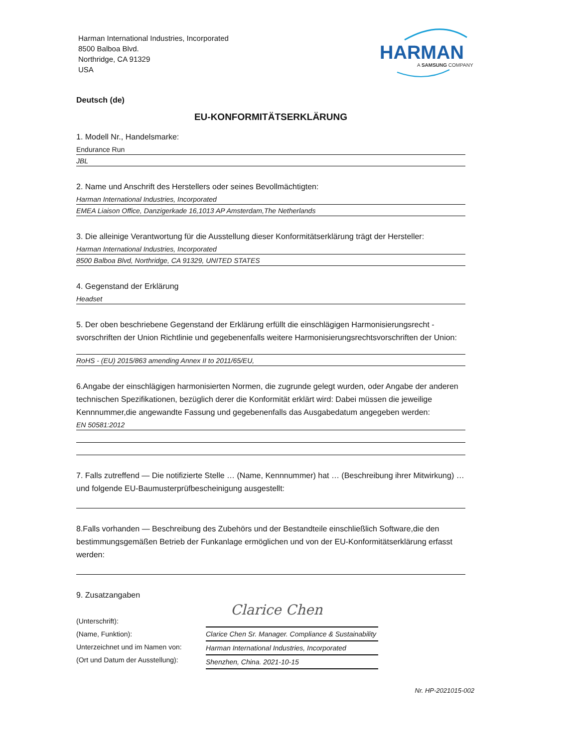Harman International Industries, Incorporated
8500 Balboa Blvd.
Northridge, CA 91329
USA
HARMAN
A SAMSUNG COMPANY
Deutsch (de)
EU-KONFORMITÄTSERKLÄRUNG
1. Modell Nr., Handelsmarke:
Endurance Run
JBL
2. Name und Anschrift des Herstellers oder seines Bevollmächtigten:
Harman International Industries, Incorporated
EMEA Liaison Office, Danzigerkade 16,1013 AP Amsterdam,The Netherlands
3. Die alleinige Verantwortung für die Ausstellung dieser Konformitätserklärung trägt der Hersteller:
Harman International Industries, Incorporated
8500 Balboa Blvd, Northridge, CA 91329, UNITED STATES
4. Gegenstand der Erklärung
Headset
5. Der oben beschriebene Gegenstand der Erklärung erfüllt die einschlägigen Harmonisierungsrecht -svorschriften der Union Richtlinie und gegebenenfalls weitere Harmonisierungsrechtsvorschriften der Union:
RoHS - (EU) 2015/863 amending Annex II to 2011/65/EU,
6.Angabe der einschlägigen harmonisierten Normen, die zugrunde gelegt wurden, oder Angabe der anderen technischen Spezifikationen, bezüglich derer die Konformität erklärt wird: Dabei müssen die jeweilige Kennnummer,die angewandte Fassung und gegebenenfalls das Ausgabedatum angegeben werden:
EN 50581:2012
7. Falls zutreffend — Die notifizierte Stelle … (Name, Kennnummer) hat … (Beschreibung ihrer Mitwirkung) … und folgende EU-Baumusterprüfbescheinigung ausgestellt:
8.Falls vorhanden — Beschreibung des Zubehörs und der Bestandteile einschließlich Software,die den bestimmungsgemäßen Betrieb der Funkanlage ermöglichen und von der EU-Konformitätserklärung erfasst werden:
9. Zusatzangaben
(Unterschrift):
(Name, Funktion):
Unterzeichnet und im Namen von:
(Ort und Datum der Ausstellung):
Clarice Chen
Clarice Chen Sr. Manager. Compliance & Sustainability
Harman International Industries, Incorporated
Shenzhen, China. 2021-10-15
Nr. HP-2021015-002